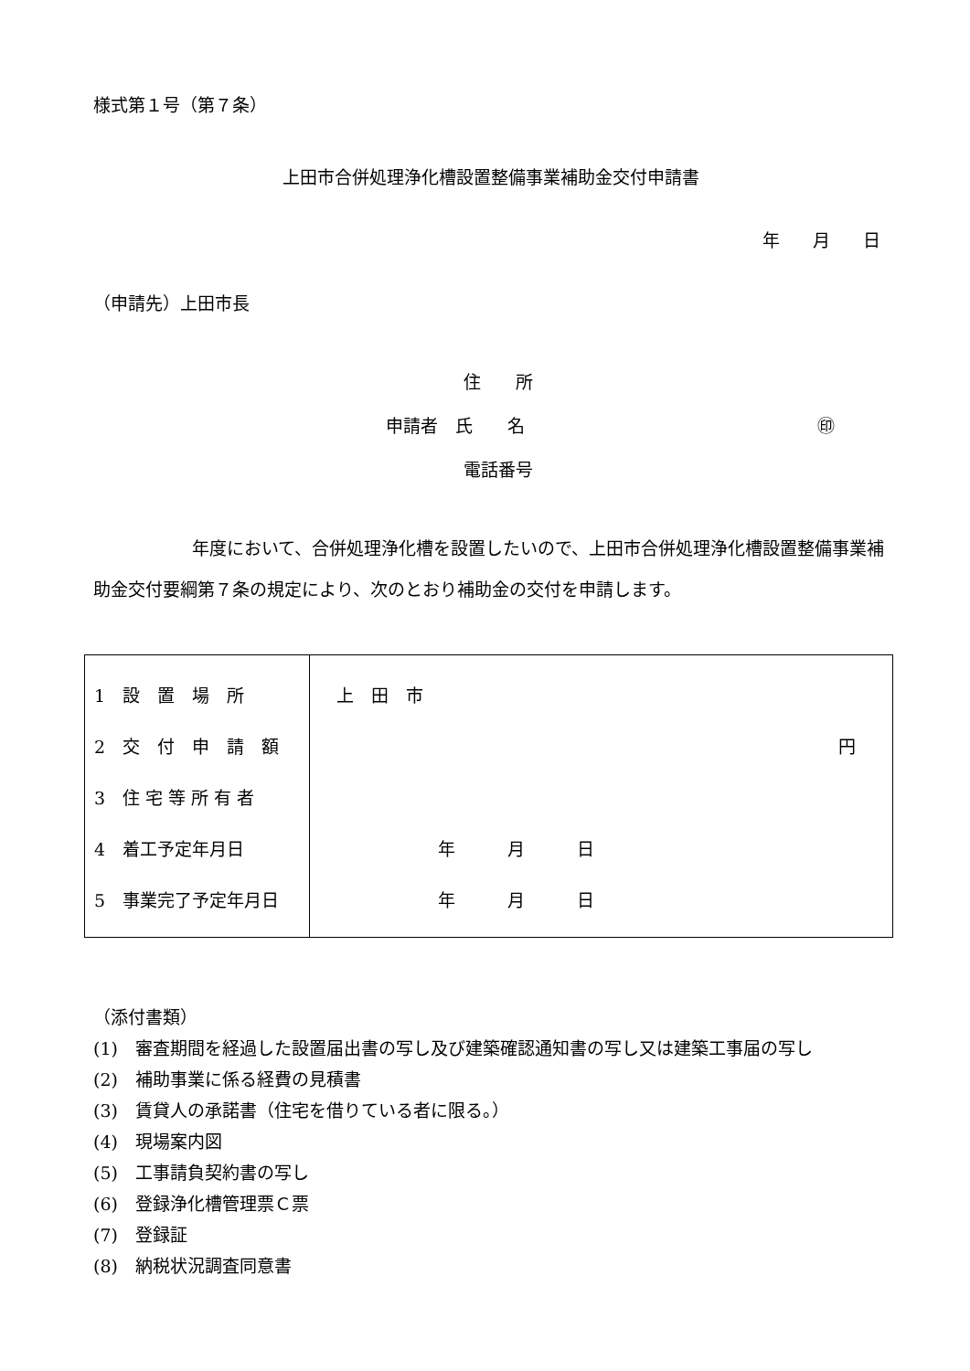様式第１号（第７条）
上田市合併処理浄化槽設置整備事業補助金交付申請書
年 月 日
（申請先）上田市長
住　　所
申請者　氏　　名 ㊞
電話番号
年度において、合併処理浄化槽を設置したいので、上田市合併処理浄化槽設置整備事業補助金交付要綱第７条の規定により、次のとおり補助金の交付を申請します。
| 1 設 置 場 所 | 上 田 市 |
| 2 交 付 申 請 額 | 円 |
| 3 住 宅 等 所 有 者 | |
| 4 着工予定年月日 | 年 月 日 |
| 5 事業完了予定年月日 | 年 月 日 |
（添付書類）
(1)　審査期間を経過した設置届出書の写し及び建築確認通知書の写し又は建築工事届の写し
(2)　補助事業に係る経費の見積書
(3)　賃貸人の承諾書（住宅を借りている者に限る。）
(4)　現場案内図
(5)　工事請負契約書の写し
(6)　登録浄化槽管理票Ｃ票
(7)　登録証
(8)　納税状況調査同意書